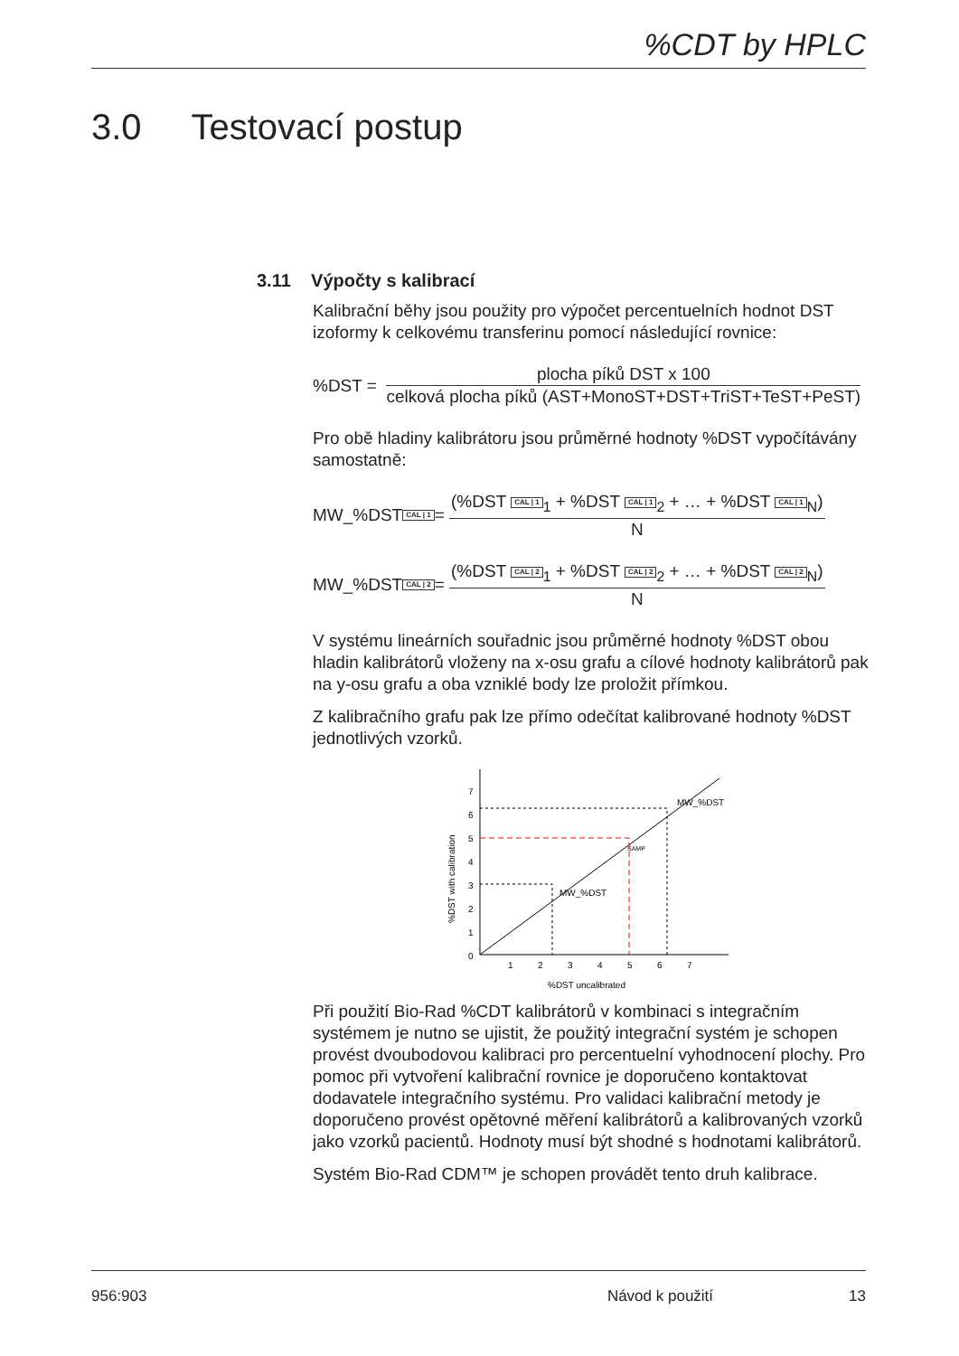%CDT by HPLC
3.0 Testovací postup
3.11 Výpočty s kalibrací
Kalibrační běhy jsou použity pro výpočet percentuelních hodnot DST izoformy k celkovému transferinu pomocí následující rovnice:
%DST =
plocha píků DST x 100
celková plocha píků (AST+MonoST+DST+TriST+TeST+PeST)
Pro obě hladiny kalibrátoru jsou průměrné hodnoty %DST vypočítávány samostatně:
MW_%DST CAL | 1 =
(%DST CAL | 1<sub>1</sub> + %DST CAL | 1<sub>2</sub> + … + %DST CAL | 1<sub>N</sub>)
N
MW_%DST CAL | 2 =
(%DST CAL | 2<sub>1</sub> + %DST CAL | 2<sub>2</sub> + … + %DST CAL | 2<sub>N</sub>)
N
V systému lineárních souřadnic jsou průměrné hodnoty %DST obou hladin kalibrátorů vloženy na x-osu grafu a cílové hodnoty kalibrátorů pak na y-osu grafu a oba vzniklé body lze proložit přímkou.
Z kalibračního grafu pak lze přímo odečítat kalibrované hodnoty %DST jednotlivých vzorků.
%DST with calibration
0
1
2
3
4
5
6
7
1
2
3
4
5
6
7
%DST uncalibrated
MW_%DST
MW_%DST
SAMP
Při použití Bio-Rad %CDT kalibrátorů v kombinaci s integračním systémem je nutno se ujistit, že použitý integrační systém je schopen provést dvoubodovou kalibraci pro percentuelní vyhodnocení plochy. Pro pomoc při vytvoření kalibrační rovnice je doporučeno kontaktovat dodavatele integračního systému. Pro validaci kalibrační metody je doporučeno provést opětovné měření kalibrátorů a kalibrovaných vzorků jako vzorků pacientů. Hodnoty musí být shodné s hodnotami kalibrátorů.
Systém Bio-Rad CDM™ je schopen provádět tento druh kalibrace.
956:903 Návod k použití 13